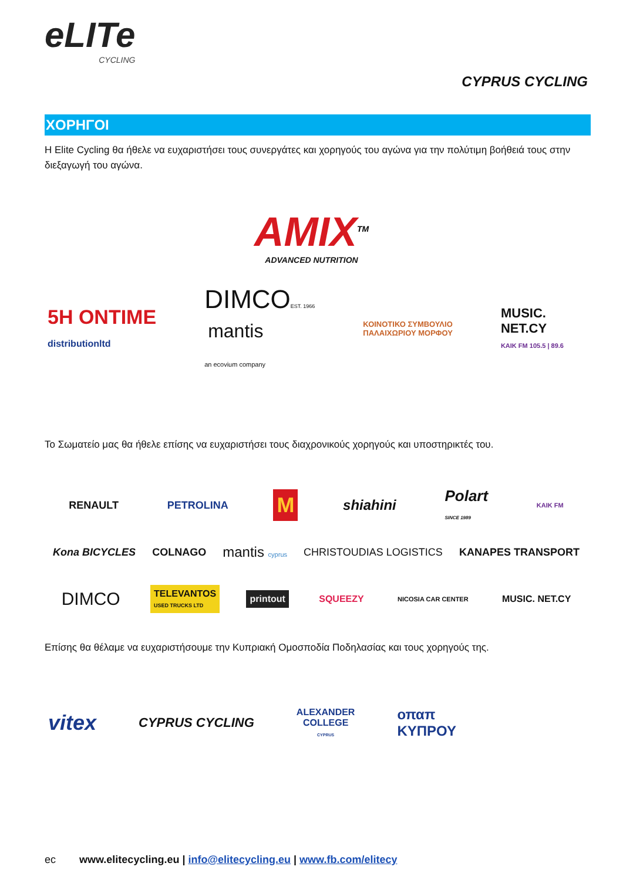eLITe
CYCLING
CYPRUS CYCLING
ΧΟΡΗΓΟΙ
Η Elite Cycling θα ήθελε να ευχαριστήσει τους συνεργάτες και χορηγούς του αγώνα για την πολύτιμη βοήθειά τους στην διεξαγωγή του αγώνα.
AMIX<sup>TM</sup>
ADVANCED NUTRITION
5H ONTIME
distributionltd DIMCOEST. 1966
mantis
an ecovium company ΚΟΙΝΟΤΙΚΟ ΣΥΜΒΟΥΛΙΟ
ΠΑΛΑΙΧΩΡΙΟΥ ΜΟΡΦΟΥ MUSIC.
NET.CY
ΚΑΙΚ FM 105.5 | 89.6
Το Σωματείο μας θα ήθελε επίσης να ευχαριστήσει τους διαχρονικούς χορηγούς και υποστηρικτές του.
RENAULT PETROLINA M shiahini Polart
SINCE 1989 ΚΑΙΚ FM
Kona BICYCLES COLNAGO mantis cyprus CHRISTOUDIAS LOGISTICS KANAPES TRANSPORT
DIMCO TELEVANTOS
USED TRUCKS LTD printout SQUEEZY NICOSIA CAR CENTER MUSIC. NET.CY
Επίσης θα θέλαμε να ευχαριστήσουμε την Κυπριακή Ομοσποδία Ποδηλασίας και τους χορηγούς της.
vitex CYPRUS CYCLING ALEXANDER
COLLEGE
CYPRUS οπαπ
ΚΥΠΡΟΥ
ec www.elitecycling.eu | info@elitecycling.eu | www.fb.com/elitecy